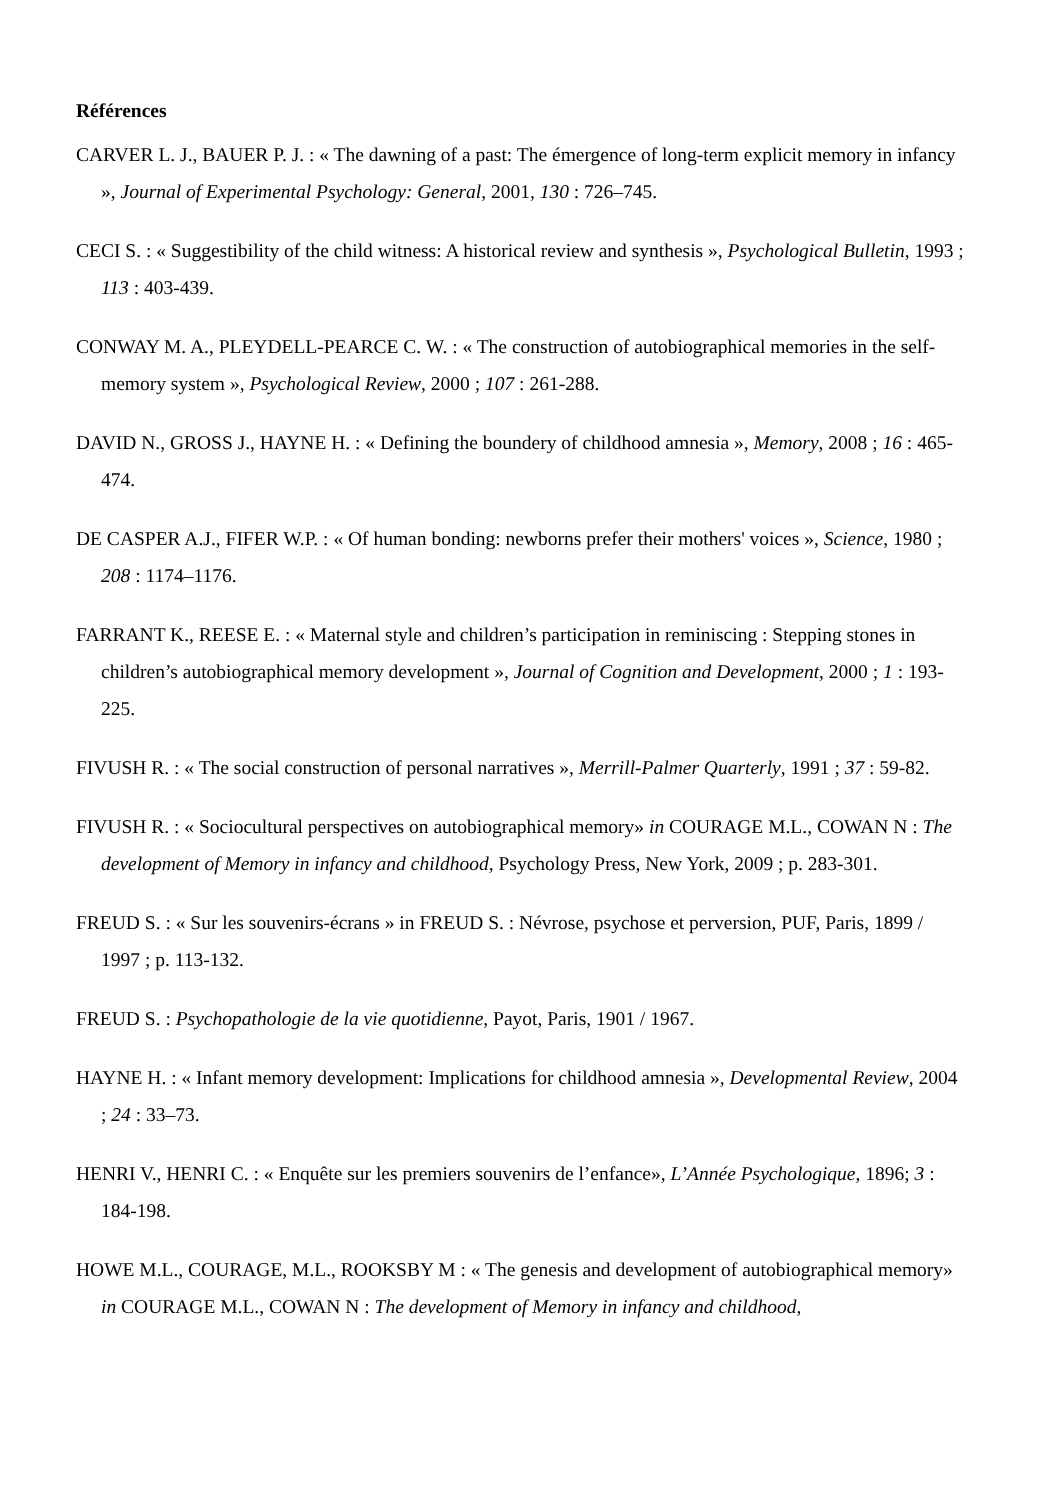Références
CARVER L. J., BAUER P. J. : « The dawning of a past: The émergence of long-term explicit memory in infancy », Journal of Experimental Psychology: General, 2001, 130 : 726–745.
CECI S. : « Suggestibility of the child witness: A historical review and synthesis », Psychological Bulletin, 1993 ; 113 : 403-439.
CONWAY M. A., PLEYDELL-PEARCE C. W. : « The construction of autobiographical memories in the self-memory system », Psychological Review, 2000 ; 107 : 261-288.
DAVID N., GROSS J., HAYNE H. : « Defining the boundery of childhood amnesia », Memory, 2008 ; 16 : 465-474.
DE CASPER A.J., FIFER W.P. : « Of human bonding: newborns prefer their mothers' voices », Science, 1980 ; 208 : 1174–1176.
FARRANT K., REESE E. : « Maternal style and children’s participation in reminiscing : Stepping stones in children’s autobiographical memory development », Journal of Cognition and Development, 2000 ; 1 : 193-225.
FIVUSH R. : « The social construction of personal narratives », Merrill-Palmer Quarterly, 1991 ; 37 : 59-82.
FIVUSH R. : « Sociocultural perspectives on autobiographical memory» in COURAGE M.L., COWAN N : The development of Memory in infancy and childhood, Psychology Press, New York, 2009 ; p. 283-301.
FREUD S. : « Sur les souvenirs-écrans » in FREUD S. : Névrose, psychose et perversion, PUF, Paris, 1899 / 1997 ; p. 113-132.
FREUD S. : Psychopathologie de la vie quotidienne, Payot, Paris, 1901 / 1967.
HAYNE H. : « Infant memory development: Implications for childhood amnesia », Developmental Review, 2004 ; 24 : 33–73.
HENRI V., HENRI C. : « Enquête sur les premiers souvenirs de l’enfance», L’Année Psychologique, 1896; 3 : 184-198.
HOWE M.L., COURAGE, M.L., ROOKSBY M : « The genesis and development of autobiographical memory» in COURAGE M.L., COWAN N : The development of Memory in infancy and childhood,